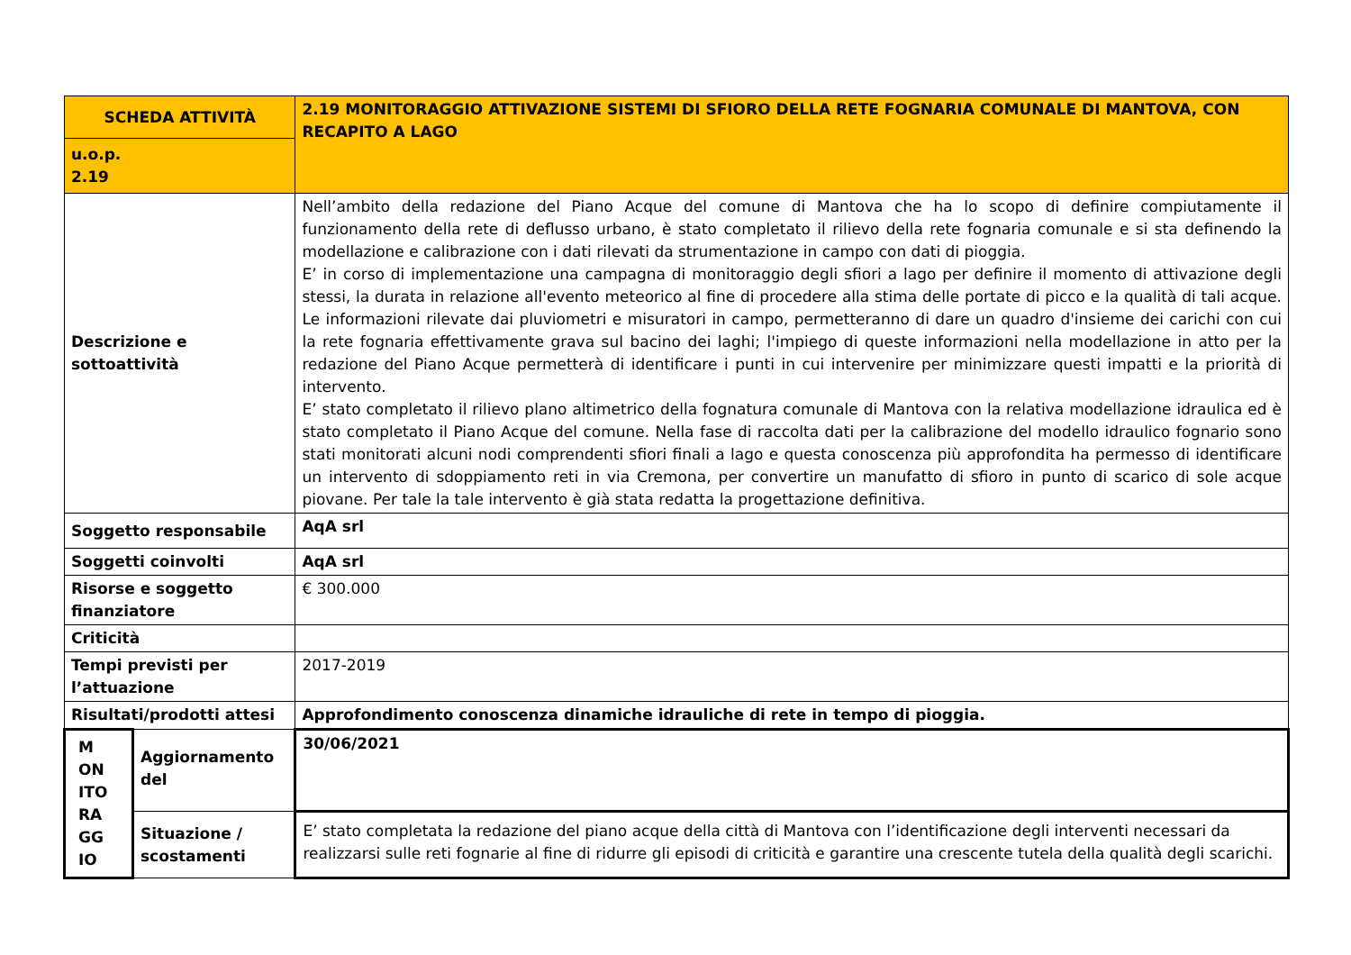| SCHEDA ATTIVITÀ | | 2.19 MONITORAGGIO ATTIVAZIONE SISTEMI DI SFIORO DELLA RETE FOGNARIA COMUNALE DI MANTOVA, CON RECAPITO A LAGO |
| u.o.p. 2.19 | | |
| Descrizione e sottoattività | | Nell’ambito della redazione del Piano Acque del comune di Mantova che ha lo scopo di definire compiutamente il funzionamento della rete di deflusso urbano, è stato completato il rilievo della rete fognaria comunale e si sta definendo la modellazione e calibrazione con i dati rilevati da strumentazione in campo con dati di pioggia. E’ in corso di implementazione una campagna di monitoraggio degli sfiori a lago per definire il momento di attivazione degli stessi, la durata in relazione all'evento meteorico al fine di procedere alla stima delle portate di picco e la qualità di tali acque. Le informazioni rilevate dai pluviometri e misuratori in campo, permetteranno di dare un quadro d'insieme dei carichi con cui la rete fognaria effettivamente grava sul bacino dei laghi; l'impiego di queste informazioni nella modellazione in atto per la redazione del Piano Acque permetterà di identificare i punti in cui intervenire per minimizzare questi impatti e la priorità di intervento. E’ stato completato il rilievo plano altimetrico della fognatura comunale di Mantova con la relativa modellazione idraulica ed è stato completato il Piano Acque del comune. Nella fase di raccolta dati per la calibrazione del modello idraulico fognario sono stati monitorati alcuni nodi comprendenti sfiori finali a lago e questa conoscenza più approfondita ha permesso di identificare un intervento di sdoppiamento reti in via Cremona, per convertire un manufatto di sfioro in punto di scarico di sole acque piovane. Per tale la tale intervento è già stata redatta la progettazione definitiva. |
| Soggetto responsabile | | AqA srl |
| Soggetti coinvolti | | AqA srl |
| Risorse e soggetto finanziatore | | € 300.000 |
| Criticità | | |
| Tempi previsti per l’attuazione | | 2017-2019 |
| Risultati/prodotti attesi | | Approfondimento conoscenza dinamiche idrauliche di rete in tempo di pioggia. |
| M ON ITO RA GG IO | Aggiornamento del | 30/06/2021 |
| | Situazione / scostamenti | E’ stato completata la redazione del piano acque della città di Mantova con l’identificazione degli interventi necessari da realizzarsi sulle reti fognarie al fine di ridurre gli episodi di criticità e garantire una crescente tutela della qualità degli scarichi. |